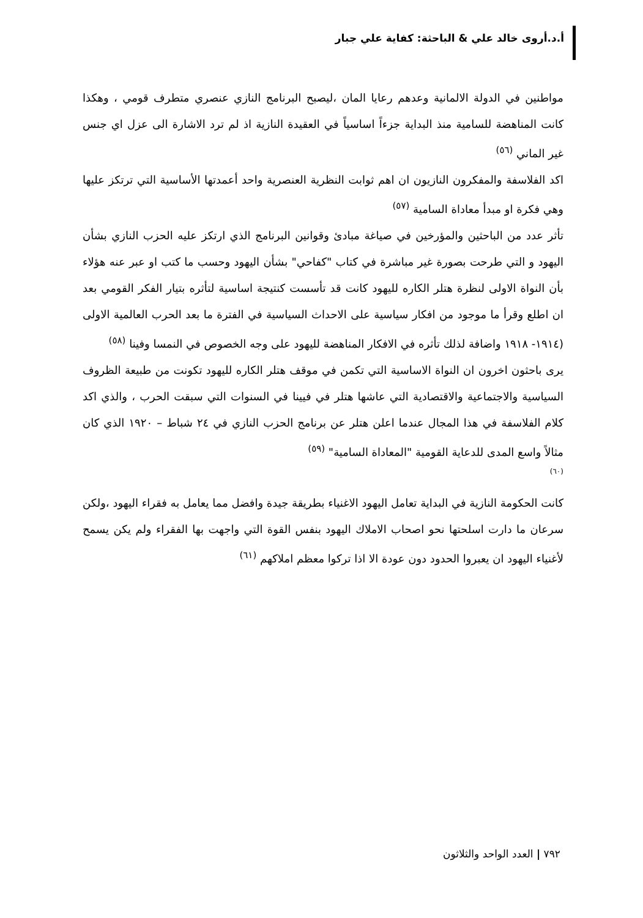أ.د.أروى خالد علي & الباحثة: كفاية علي جبار
مواطنين في الدولة الالمانية وعدهم رعايا المان ،ليصبح البرنامج النازي عنصري متطرف قومي ، وهكذا كانت المناهضة للسامية منذ البداية جزءاً اساسياً في العقيدة النازية اذ لم ترد الاشارة الى عزل اي جنس غير الماني <sup>(٥٦)</sup>
اكد الفلاسفة والمفكرون النازيون ان اهم ثوابت النظرية العنصرية واحد أعمدتها الأساسية التي ترتكز عليها وهي فكرة او مبدأ معاداة السامية <sup>(٥٧)</sup>
تأثر عدد من الباحثين والمؤرخين في صياغة مبادئ وقوانين البرنامج الذي ارتكز عليه الحزب النازي بشأن اليهود و التي طرحت بصورة غير مباشرة في كتاب "كفاحي" بشأن اليهود وحسب ما كتب او عبر عنه هؤلاء بأن النواة الاولى لنظرة هتلر الكاره لليهود كانت قد تأسست كنتيجة اساسية لتأثره بتيار الفكر القومي بعد ان اطلع وقرأ ما موجود من افكار سياسية على الاحداث السياسية في الفترة ما بعد الحرب العالمية الاولى (١٩١٤- ١٩١٨ واضافة لذلك تأثره في الافكار المناهضة لليهود على وجه الخصوص في النمسا وفينا <sup>(٥٨)</sup>
يرى باحثون اخرون ان النواة الاساسية التي تكمن في موقف هتلر الكاره لليهود تكونت من طبيعة الظروف السياسية والاجتماعية والاقتصادية التي عاشها هتلر في فيينا في السنوات التي سبقت الحرب ، والذي اكد كلام الفلاسفة في هذا المجال عندما اعلن هتلر عن برنامج الحزب النازي في ٢٤ شباط – ١٩٢٠ الذي كان مثالاً واسع المدى للدعاية القومية "المعاداة السامية" <sup>(٥٩)</sup>
(٦٠)
كانت الحكومة النازية في البداية تعامل اليهود الاغنياء بطريقة جيدة وافضل مما يعامل به فقراء اليهود ،ولكن سرعان ما دارت اسلحتها نحو اصحاب الاملاك اليهود بنفس القوة التي واجهت بها الفقراء ولم يكن يسمح لأغنياء اليهود ان يعبروا الحدود دون عودة الا اذا تركوا معظم املاكهم <sup>(٦١)</sup>
٧٩٢ | العدد الواحد والثلاثون